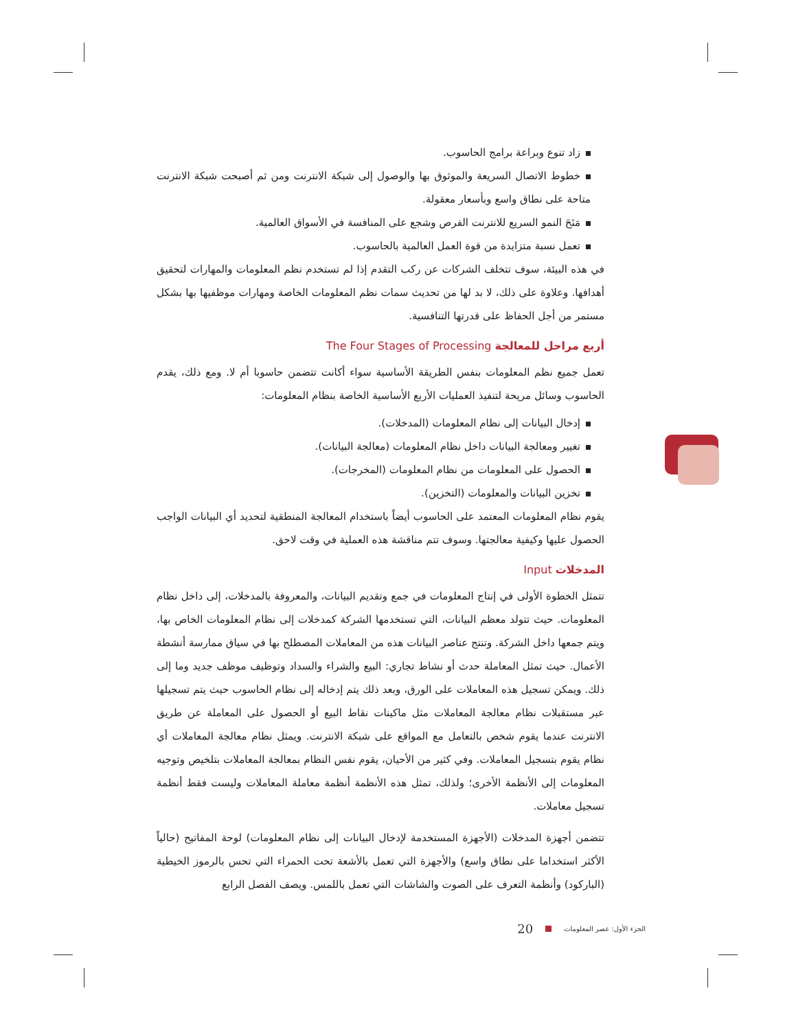زاد تنوع وبراعة برامج الحاسوب.
خطوط الاتصال السريعة والموثوق بها والوصول إلى شبكة الانترنت ومن ثم أصبحت شبكة الانترنت متاحة على نطاق واسع وبأسعار معقولة.
مَنَحَ النمو السريع للانترنت الفرص وشجع على المنافسة في الأسواق العالمية.
تعمل نسبة متزايدة من قوة العمل العالمية بالحاسوب.
في هذه البيئة، سوف تتخلف الشركات عن ركب التقدم إذا لم تستخدم نظم المعلومات والمهارات لتحقيق أهدافها. وعلاوة على ذلك، لا بد لها من تحديث سمات نظم المعلومات الخاصة ومهارات موظفيها بها بشكل مستمر من أجل الحفاظ على قدرتها التنافسية.
أربع مراحل للمعالجة The Four Stages of Processing
تعمل جميع نظم المعلومات بنفس الطريقة الأساسية سواء أكانت تتضمن حاسوبا أم لا. ومع ذلك، يقدم الحاسوب وسائل مريحة لتنفيذ العمليات الأربع الأساسية الخاصة بنظام المعلومات:
إدخال البيانات إلى نظام المعلومات (المدخلات).
تغيير ومعالجة البيانات داخل نظام المعلومات (معالجة البيانات).
الحصول على المعلومات من نظام المعلومات (المخرجات).
تخزين البيانات والمعلومات (التخزين).
يقوم نظام المعلومات المعتمد على الحاسوب أيضاً باستخدام المعالجة المنطقية لتحديد أي البيانات الواجب الحصول عليها وكيفية معالجتها. وسوف تتم مناقشة هذه العملية في وقت لاحق.
المدخلات Input
تتمثل الخطوة الأولى في إنتاج المعلومات في جمع وتقديم البيانات، والمعروفة بالمدخلات، إلى داخل نظام المعلومات. حيث تتولد معظم البيانات، التي تستخدمها الشركة كمدخلات إلى نظام المعلومات الخاص بها، ويتم جمعها داخل الشركة. وتنتج عناصر البيانات هذه من المعاملات المصطلح بها في سياق ممارسة أنشطة الأعمال. حيث تمثل المعاملة حدث أو نشاط تجاري: البيع والشراء والسداد وتوظيف موظف جديد وما إلى ذلك. ويمكن تسجيل هذه المعاملات على الورق، وبعد ذلك يتم إدخاله إلى نظام الحاسوب حيث يتم تسجيلها عبر مستقبلات نظام معالجة المعاملات مثل ماكينات نقاط البيع أو الحصول على المعاملة عن طريق الانترنت عندما يقوم شخص بالتعامل مع المواقع على شبكة الانترنت. ويمثل نظام معالجة المعاملات أي نظام يقوم بتسجيل المعاملات. وفي كثير من الأحيان، يقوم نفس النظام بمعالجة المعاملات بتلخيص وتوجيه المعلومات إلى الأنظمة الأخرى؛ ولذلك، تمثل هذه الأنظمة أنظمة معاملة المعاملات وليست فقط أنظمة تسجيل معاملات.
تتضمن أجهزة المدخلات (الأجهزة المستخدمة لإدخال البيانات إلى نظام المعلومات) لوحة المفاتيح (حالياً الأكثر استخداما على نطاق واسع) والأجهزة التي تعمل بالأشعة تحت الحمراء التي تحس بالرموز الخيطية (الباركود) وأنظمة التعرف على الصوت والشاشات التي تعمل باللمس. ويصف الفصل الرابع
الجزء الأول: عصر المعلومات 20